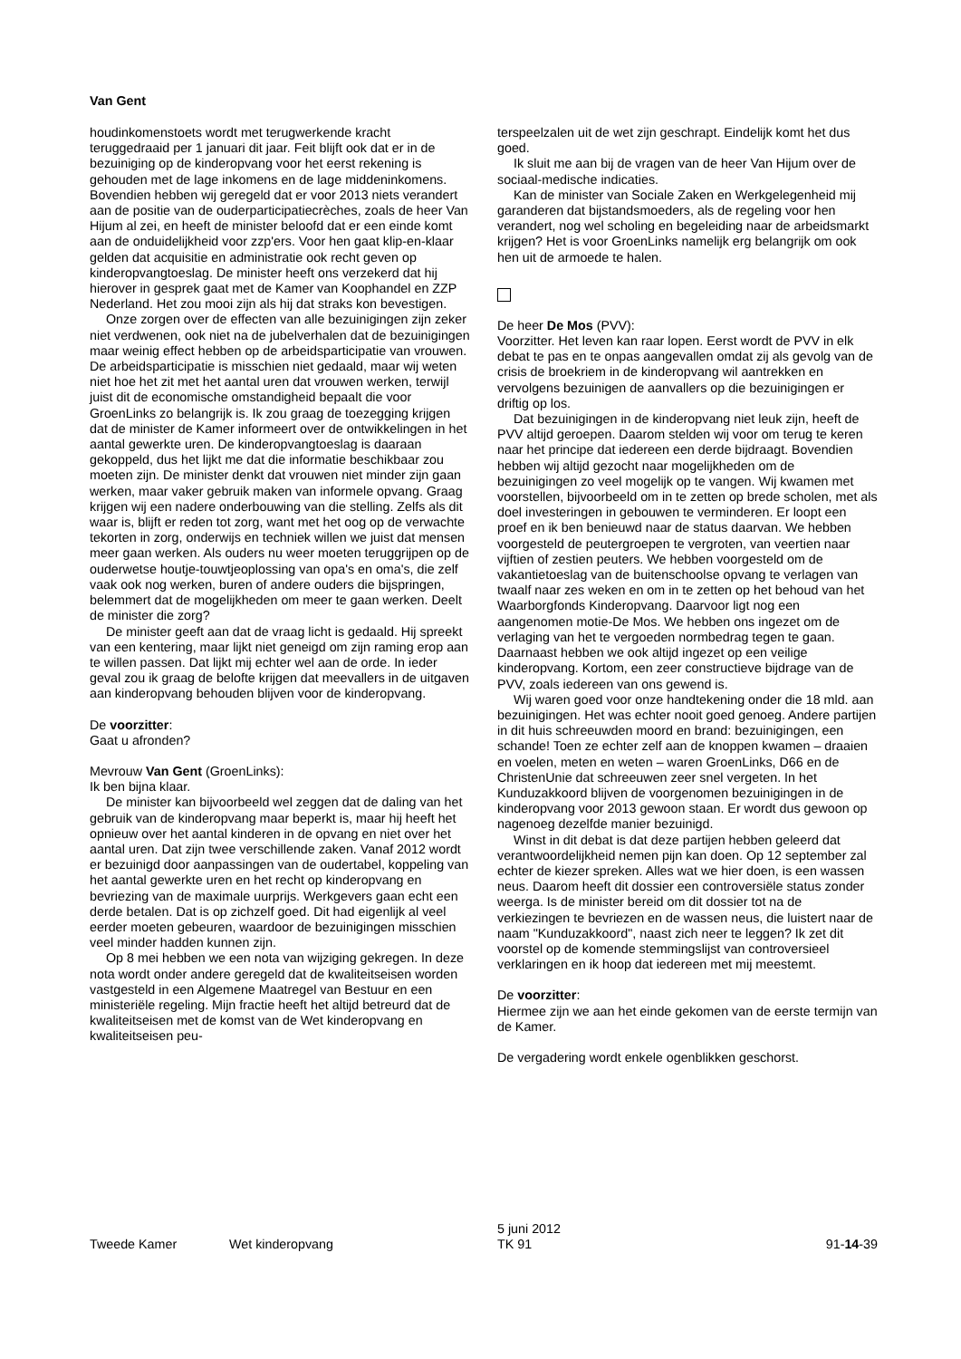Van Gent
houdinkomenstoets wordt met terugwerkende kracht teruggedraaid per 1 januari dit jaar. Feit blijft ook dat er in de bezuiniging op de kinderopvang voor het eerst rekening is gehouden met de lage inkomens en de lage middeninkomens. Bovendien hebben wij geregeld dat er voor 2013 niets verandert aan de positie van de ouderparticipatiecrèches, zoals de heer Van Hijum al zei, en heeft de minister beloofd dat er een einde komt aan de onduidelijkheid voor zzp'ers. Voor hen gaat klip-en-klaar gelden dat acquisitie en administratie ook recht geven op kinderopvangtoeslag. De minister heeft ons verzekerd dat hij hierover in gesprek gaat met de Kamer van Koophandel en ZZP Nederland. Het zou mooi zijn als hij dat straks kon bevestigen.
Onze zorgen over de effecten van alle bezuinigingen zijn zeker niet verdwenen, ook niet na de jubelverhalen dat de bezuinigingen maar weinig effect hebben op de arbeidsparticipatie van vrouwen. De arbeidsparticipatie is misschien niet gedaald, maar wij weten niet hoe het zit met het aantal uren dat vrouwen werken, terwijl juist dit de economische omstandigheid bepaalt die voor GroenLinks zo belangrijk is. Ik zou graag de toezegging krijgen dat de minister de Kamer informeert over de ontwikkelingen in het aantal gewerkte uren. De kinderopvangtoeslag is daaraan gekoppeld, dus het lijkt me dat die informatie beschikbaar zou moeten zijn. De minister denkt dat vrouwen niet minder zijn gaan werken, maar vaker gebruik maken van informele opvang. Graag krijgen wij een nadere onderbouwing van die stelling. Zelfs als dit waar is, blijft er reden tot zorg, want met het oog op de verwachte tekorten in zorg, onderwijs en techniek willen we juist dat mensen meer gaan werken. Als ouders nu weer moeten teruggrijpen op de ouderwetse houtje-touwtjeoplossing van opa's en oma's, die zelf vaak ook nog werken, buren of andere ouders die bijspringen, belemmert dat de mogelijkheden om meer te gaan werken. Deelt de minister die zorg?
De minister geeft aan dat de vraag licht is gedaald. Hij spreekt van een kentering, maar lijkt niet geneigd om zijn raming erop aan te willen passen. Dat lijkt mij echter wel aan de orde. In ieder geval zou ik graag de belofte krijgen dat meevallers in de uitgaven aan kinderopvang behouden blijven voor de kinderopvang.
De voorzitter:
Gaat u afronden?
Mevrouw Van Gent (GroenLinks):
Ik ben bijna klaar.
De minister kan bijvoorbeeld wel zeggen dat de daling van het gebruik van de kinderopvang maar beperkt is, maar hij heeft het opnieuw over het aantal kinderen in de opvang en niet over het aantal uren. Dat zijn twee verschillende zaken. Vanaf 2012 wordt er bezuinigd door aanpassingen van de oudertabel, koppeling van het aantal gewerkte uren en het recht op kinderopvang en bevriezing van de maximale uurprijs. Werkgevers gaan echt een derde betalen. Dat is op zichzelf goed. Dit had eigenlijk al veel eerder moeten gebeuren, waardoor de bezuinigingen misschien veel minder hadden kunnen zijn.
Op 8 mei hebben we een nota van wijziging gekregen. In deze nota wordt onder andere geregeld dat de kwaliteitseisen worden vastgesteld in een Algemene Maatregel van Bestuur en een ministeriële regeling. Mijn fractie heeft het altijd betreurd dat de kwaliteitseisen met de komst van de Wet kinderopvang en kwaliteitseisen peu-
terspeelzalen uit de wet zijn geschrapt. Eindelijk komt het dus goed.
Ik sluit me aan bij de vragen van de heer Van Hijum over de sociaal-medische indicaties.
Kan de minister van Sociale Zaken en Werkgelegenheid mij garanderen dat bijstandsmoeders, als de regeling voor hen verandert, nog wel scholing en begeleiding naar de arbeidsmarkt krijgen? Het is voor GroenLinks namelijk erg belangrijk om ook hen uit de armoede te halen.
De heer De Mos (PVV):
Voorzitter. Het leven kan raar lopen. Eerst wordt de PVV in elk debat te pas en te onpas aangevallen omdat zij als gevolg van de crisis de broekriem in de kinderopvang wil aantrekken en vervolgens bezuinigen de aanvallers op die bezuinigingen er driftig op los.
Dat bezuinigingen in de kinderopvang niet leuk zijn, heeft de PVV altijd geroepen. Daarom stelden wij voor om terug te keren naar het principe dat iedereen een derde bijdraagt. Bovendien hebben wij altijd gezocht naar mogelijkheden om de bezuinigingen zo veel mogelijk op te vangen. Wij kwamen met voorstellen, bijvoorbeeld om in te zetten op brede scholen, met als doel investeringen in gebouwen te verminderen. Er loopt een proef en ik ben benieuwd naar de status daarvan. We hebben voorgesteld de peutergroepen te vergroten, van veertien naar vijftien of zestien peuters. We hebben voorgesteld om de vakantietoeslag van de buitenschoolse opvang te verlagen van twaalf naar zes weken en om in te zetten op het behoud van het Waarborgfonds Kinderopvang. Daarvoor ligt nog een aangenomen motie-De Mos. We hebben ons ingezet om de verlaging van het te vergoeden normbedrag tegen te gaan. Daarnaast hebben we ook altijd ingezet op een veilige kinderopvang. Kortom, een zeer constructieve bijdrage van de PVV, zoals iedereen van ons gewend is.
Wij waren goed voor onze handtekening onder die 18 mld. aan bezuinigingen. Het was echter nooit goed genoeg. Andere partijen in dit huis schreeuwden moord en brand: bezuinigingen, een schande! Toen ze echter zelf aan de knoppen kwamen – draaien en voelen, meten en weten – waren GroenLinks, D66 en de ChristenUnie dat schreeuwen zeer snel vergeten. In het Kunduzakkoord blijven de voorgenomen bezuinigingen in de kinderopvang voor 2013 gewoon staan. Er wordt dus gewoon op nagenoeg dezelfde manier bezuinigd.
Winst in dit debat is dat deze partijen hebben geleerd dat verantwoordelijkheid nemen pijn kan doen. Op 12 september zal echter de kiezer spreken. Alles wat we hier doen, is een wassen neus. Daarom heeft dit dossier een controversiële status zonder weerga. Is de minister bereid om dit dossier tot na de verkiezingen te bevriezen en de wassen neus, die luistert naar de naam "Kunduzakkoord", naast zich neer te leggen? Ik zet dit voorstel op de komende stemmingslijst van controversieel verklaringen en ik hoop dat iedereen met mij meestemt.
De voorzitter:
Hiermee zijn we aan het einde gekomen van de eerste termijn van de Kamer.
De vergadering wordt enkele ogenblikken geschorst.
Tweede Kamer Wet kinderopvang
5 juni 2012
TK 91
91-14-39